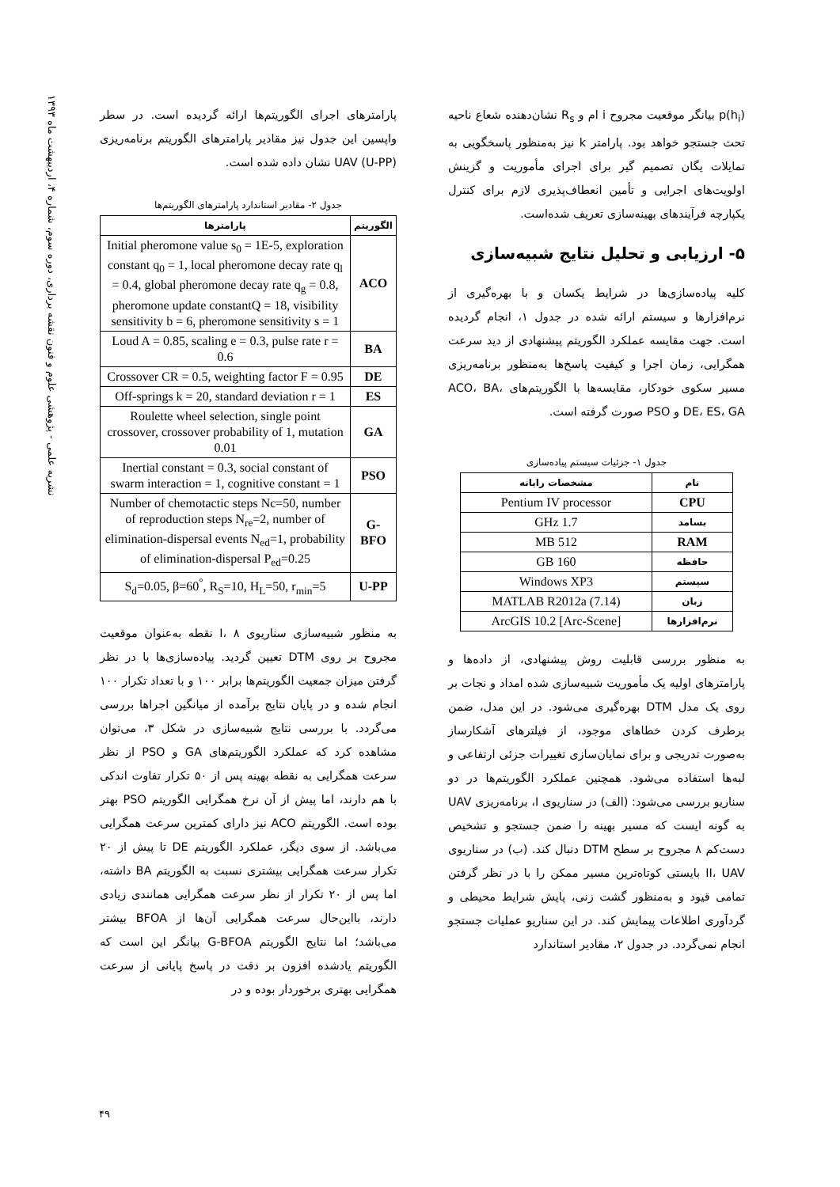نشریه علمی - پژوهشی علوم و فنون نقشه برداری، دوره سوم، شماره ۴، اردیبهشت ماه ۱۳۹۳
p(h<sub>i</sub>) بیانگر موقعیت مجروح i ام و R<sub>s</sub> نشان‌دهنده شعاع ناحیه تحت جستجو خواهد بود. پارامتر k نیز به‌منظور پاسخگویی به تمایلات یگان تصمیم گیر برای اجرای مأموریت و گزینش اولویت‌های اجرایی و تأمین انعطاف‌پذیری لازم برای کنترل یکپارچه فرآیندهای بهینه‌سازی تعریف شده‌است.
۵- ارزیابی و تحلیل نتایج شبیه‌سازی
کلیه پیاده‌سازی‌ها در شرایط یکسان و با بهره‌گیری از نرم‌افزارها و سیستم ارائه شده در جدول ۱، انجام گردیده است. جهت مقایسه عملکرد الگوریتم پیشنهادی از دید سرعت همگرایی، زمان اجرا و کیفیت پاسخ‌ها به‌منظور برنامه‌ریزی مسیر سکوی خودکار، مقایسه‌ها با الگوریتم‌های ACO، BA، DE، ES، GA و PSO صورت گرفته است.
جدول ۱- جزئیات سیستم پیاده‌سازی
| نام | مشخصات رایانه |
| --- | --- |
| CPU | Pentium IV processor |
| بسامد | 1.7 GHz |
| RAM | 512 MB |
| حافظه | 160 GB |
| سیستم | Windows XP3 |
| زبان | MATLAB R2012a (7.14) |
| نرم‌افزارها | ArcGIS 10.2 [Arc-Scene] |
به منظور بررسی قابلیت روش پیشنهادی، از داده‌ها و پارامترهای اولیه یک مأموریت شبیه‌سازی شده امداد و نجات بر روی یک مدل DTM بهره‌گیری می‌شود. در این مدل، ضمن برطرف کردن خطاهای موجود، از فیلترهای آشکارساز به‌صورت تدریجی و برای نمایان‌سازی تغییرات جزئی ارتفاعی و لبه‌ها استفاده می‌شود. همچنین عملکرد الگوریتم‌ها در دو سناریو بررسی می‌شود: (الف) در سناریوی I، برنامه‌ریزی UAV به گونه ایست که مسیر بهینه را ضمن جستجو و تشخیص دست‌کم ۸ مجروح بر سطح DTM دنبال کند. (ب) در سناریوی II، UAV بایستی کوتاه‌ترین مسیر ممکن را با در نظر گرفتن تمامی قیود و به‌منظور گشت زنی، پایش شرایط محیطی و گردآوری اطلاعات پیمایش کند. در این سناریو عملیات جستجو انجام نمی‌گردد. در جدول ۲، مقادیر استاندارد
پارامترهای اجرای الگوریتم‌ها ارائه گردیده است. در سطر واپسین این جدول نیز مقادیر پارامترهای الگوریتم برنامه‌ریزی UAV (U-PP) نشان داده شده است.
جدول ۲- مقادیر استاندارد پارامترهای الگوریتم‌ها
| الگوریتم | پارامترها |
| --- | --- |
| ACO | Initial pheromone value s<sub>0</sub> = 1E-5, exploration constant q<sub>0</sub> = 1, local pheromone decay rate q<sub>l</sub> = 0.4, global pheromone decay rate q<sub>g</sub> = 0.8, pheromone update constantQ = 18, visibility sensitivity b = 6, pheromone sensitivity s = 1 |
| BA | Loud A = 0.85, scaling e = 0.3, pulse rate r = 0.6 |
| DE | Crossover CR = 0.5, weighting factor F = 0.95 |
| ES | Off-springs k = 20, standard deviation r = 1 |
| GA | Roulette wheel selection, single point crossover, crossover probability of 1, mutation 0.01 |
| PSO | Inertial constant = 0.3, social constant of swarm interaction = 1, cognitive constant = 1 |
| G-BFO | Number of chemotactic steps Nc=50, number of reproduction steps N<sub>re</sub>=2, number of elimination-dispersal events N<sub>ed</sub>=1, probability of elimination-dispersal P<sub>ed</sub>=0.25 |
| U-PP | S<sub>d</sub>=0.05, β=60<sup>°</sup>, R<sub>S</sub>=10, H<sub>L</sub>=50, r<sub>min</sub>=5 |
به منظور شبیه‌سازی سناریوی I، ۸ نقطه به‌عنوان موقعیت مجروح بر روی DTM تعیین گردید. پیاده‌سازی‌ها با در نظر گرفتن میزان جمعیت الگوریتم‌ها برابر ۱۰۰ و با تعداد تکرار ۱۰۰ انجام شده و در پایان نتایج برآمده از میانگین اجراها بررسی می‌گردد. با بررسی نتایج شبیه‌سازی در شکل ۳، می‌توان مشاهده کرد که عملکرد الگوریتم‌های GA و PSO از نظر سرعت همگرایی به نقطه بهینه پس از ۵۰ تکرار تفاوت اندکی با هم دارند، اما پیش از آن نرخ همگرایی الگوریتم PSO بهتر بوده است. الگوریتم ACO نیز دارای کمترین سرعت همگرایی می‌باشد. از سوی دیگر، عملکرد الگوریتم DE تا پیش از ۲۰ تکرار سرعت همگرایی بیشتری نسبت به الگوریتم BA داشته، اما پس از ۲۰ تکرار از نظر سرعت همگرایی همانندی زیادی دارند، بااین‌حال سرعت همگرایی آن‌ها از BFOA بیشتر می‌باشد؛ اما نتایج الگوریتم G-BFOA بیانگر این است که الگوریتم یادشده افزون بر دقت در پاسخ پایانی از سرعت همگرایی بهتری برخوردار بوده و در
۴۹